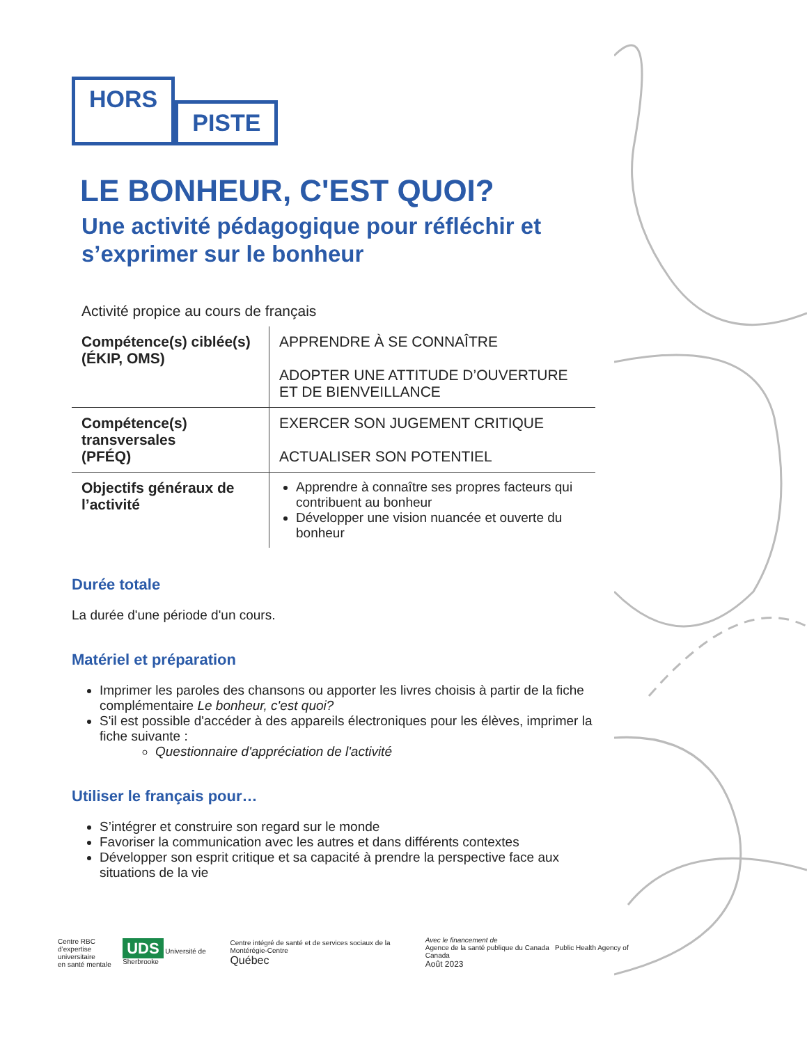HORS PISTE
LE BONHEUR, C'EST QUOI?
Une activité pédagogique pour réfléchir et s’exprimer sur le bonheur
Activité propice au cours de français
| Compétence(s) ciblée(s) (ÉKIP, OMS) | APPRENDRE À SE CONNAÎTRE ADOPTER UNE ATTITUDE D’OUVERTURE ET DE BIENVEILLANCE |
| Compétence(s) transversales (PFÉQ) | EXERCER SON JUGEMENT CRITIQUE ACTUALISER SON POTENTIEL |
| Objectifs généraux de l’activité | Apprendre à connaître ses propres facteurs qui contribuent au bonheur Développer une vision nuancée et ouverte du bonheur |
Durée totale
La durée d'une période d'un cours.
Matériel et préparation
Imprimer les paroles des chansons ou apporter les livres choisis à partir de la fiche complémentaire Le bonheur, c'est quoi?
S'il est possible d'accéder à des appareils électroniques pour les élèves, imprimer la fiche suivante :
Questionnaire d'appréciation de l'activité
Utiliser le français pour…
S’intégrer et construire son regard sur le monde
Favoriser la communication avec les autres et dans différents contextes
Développer son esprit critique et sa capacité à prendre la perspective face aux situations de la vie
Centre RBC
d’expertise universitaire
en santé mentale
UDS Université de Sherbrooke
Centre intégré de santé et de services sociaux de la Montérégie-Centre
Québec
Avec le financement de
Agence de la santé publique du Canada Public Health Agency of Canada
Août 2023